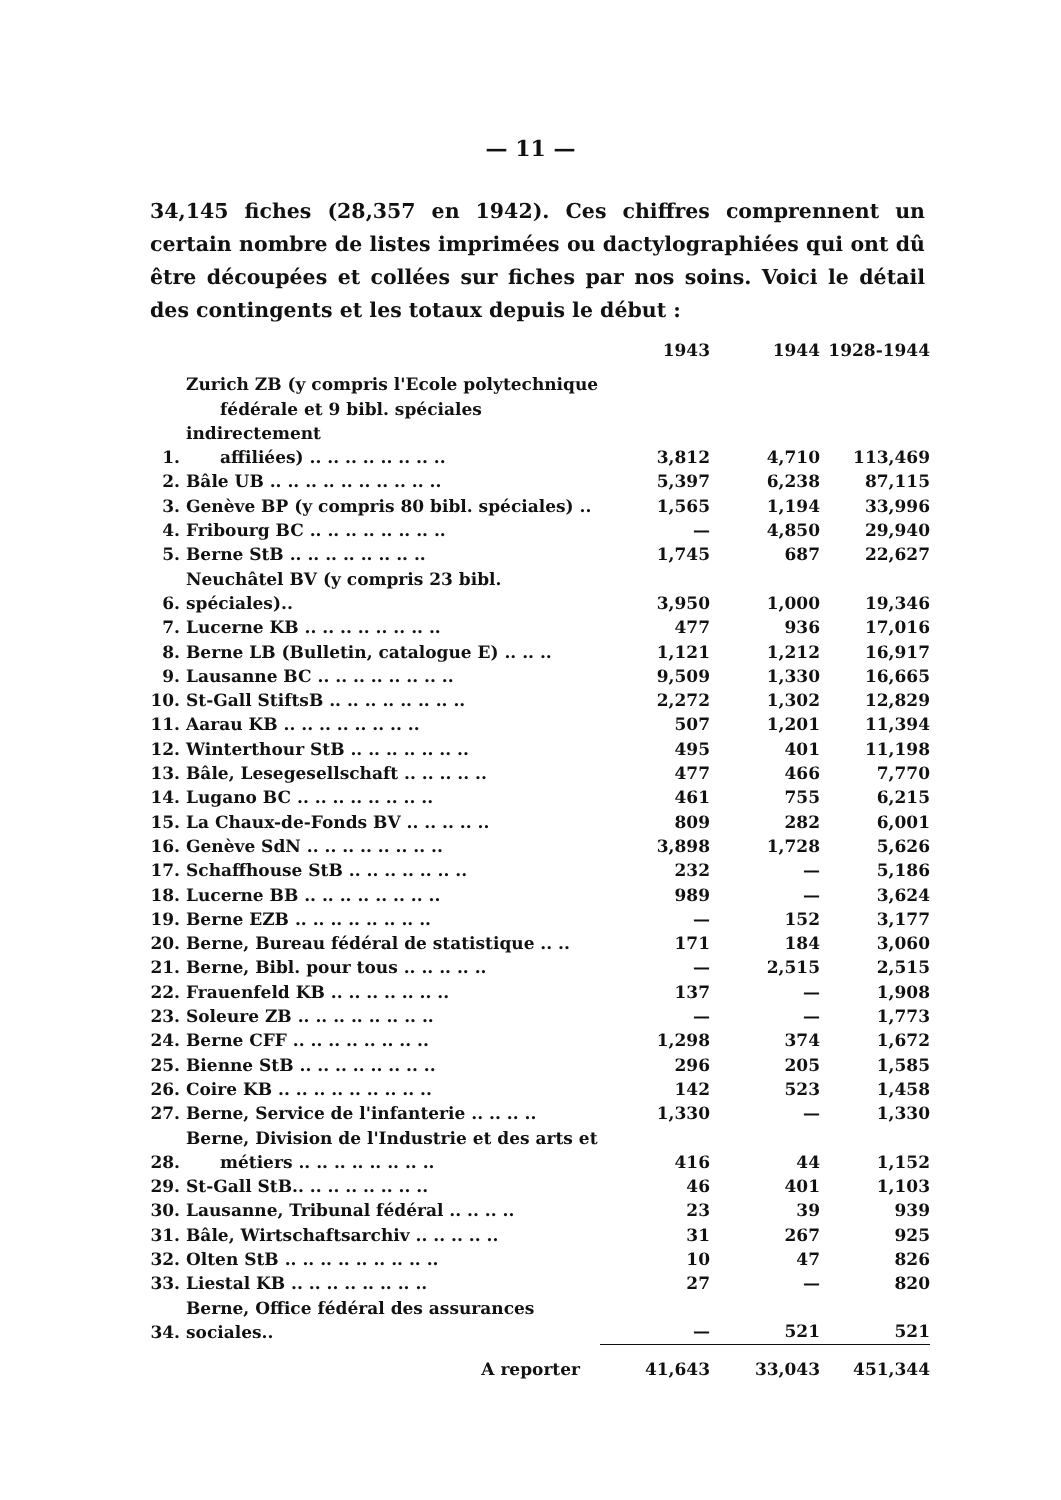— 11 —
34,145 fiches (28,357 en 1942). Ces chiffres comprennent un certain nombre de listes imprimées ou dactylographiées qui ont dû être découpées et collées sur fiches par nos soins. Voici le détail des contingents et les totaux depuis le début :
| | | 1943 | 1944 | 1928-1944 |
| --- | --- | --- | --- | --- |
| 1. | Zurich ZB (y compris l'Ecole polytechnique fédérale et 9 bibl. spéciales indirectement affiliées) .. .. .. .. .. .. .. .. | 3,812 | 4,710 | 113,469 |
| 2. | Bâle UB .. .. .. .. .. .. .. .. .. .. | 5,397 | 6,238 | 87,115 |
| 3. | Genève BP (y compris 80 bibl. spéciales) .. | 1,565 | 1,194 | 33,996 |
| 4. | Fribourg BC .. .. .. .. .. .. .. .. | — | 4,850 | 29,940 |
| 5. | Berne StB .. .. .. .. .. .. .. .. | 1,745 | 687 | 22,627 |
| 6. | Neuchâtel BV (y compris 23 bibl. spéciales).. | 3,950 | 1,000 | 19,346 |
| 7. | Lucerne KB .. .. .. .. .. .. .. .. | 477 | 936 | 17,016 |
| 8. | Berne LB (Bulletin, catalogue E) .. .. .. | 1,121 | 1,212 | 16,917 |
| 9. | Lausanne BC .. .. .. .. .. .. .. .. | 9,509 | 1,330 | 16,665 |
| 10. | St-Gall StiftsB .. .. .. .. .. .. .. .. | 2,272 | 1,302 | 12,829 |
| 11. | Aarau KB .. .. .. .. .. .. .. .. | 507 | 1,201 | 11,394 |
| 12. | Winterthour StB .. .. .. .. .. .. .. | 495 | 401 | 11,198 |
| 13. | Bâle, Lesegesellschaft .. .. .. .. .. | 477 | 466 | 7,770 |
| 14. | Lugano BC .. .. .. .. .. .. .. .. | 461 | 755 | 6,215 |
| 15. | La Chaux-de-Fonds BV .. .. .. .. .. | 809 | 282 | 6,001 |
| 16. | Genève SdN .. .. .. .. .. .. .. .. | 3,898 | 1,728 | 5,626 |
| 17. | Schaffhouse StB .. .. .. .. .. .. .. | 232 | — | 5,186 |
| 18. | Lucerne BB .. .. .. .. .. .. .. .. | 989 | — | 3,624 |
| 19. | Berne EZB .. .. .. .. .. .. .. .. | — | 152 | 3,177 |
| 20. | Berne, Bureau fédéral de statistique .. .. | 171 | 184 | 3,060 |
| 21. | Berne, Bibl. pour tous .. .. .. .. .. | — | 2,515 | 2,515 |
| 22. | Frauenfeld KB .. .. .. .. .. .. .. | 137 | — | 1,908 |
| 23. | Soleure ZB .. .. .. .. .. .. .. .. | — | — | 1,773 |
| 24. | Berne CFF .. .. .. .. .. .. .. .. | 1,298 | 374 | 1,672 |
| 25. | Bienne StB .. .. .. .. .. .. .. .. | 296 | 205 | 1,585 |
| 26. | Coire KB .. .. .. .. .. .. .. .. .. | 142 | 523 | 1,458 |
| 27. | Berne, Service de l'infanterie .. .. .. .. | 1,330 | — | 1,330 |
| 28. | Berne, Division de l'Industrie et des arts et métiers .. .. .. .. .. .. .. .. | 416 | 44 | 1,152 |
| 29. | St-Gall StB.. .. .. .. .. .. .. .. | 46 | 401 | 1,103 |
| 30. | Lausanne, Tribunal fédéral .. .. .. .. | 23 | 39 | 939 |
| 31. | Bâle, Wirtschaftsarchiv .. .. .. .. .. | 31 | 267 | 925 |
| 32. | Olten StB .. .. .. .. .. .. .. .. .. | 10 | 47 | 826 |
| 33. | Liestal KB .. .. .. .. .. .. .. .. | 27 | — | 820 |
| 34. | Berne, Office fédéral des assurances sociales.. | — | 521 | 521 |
| | A reporter | 41,643 | 33,043 | 451,344 |